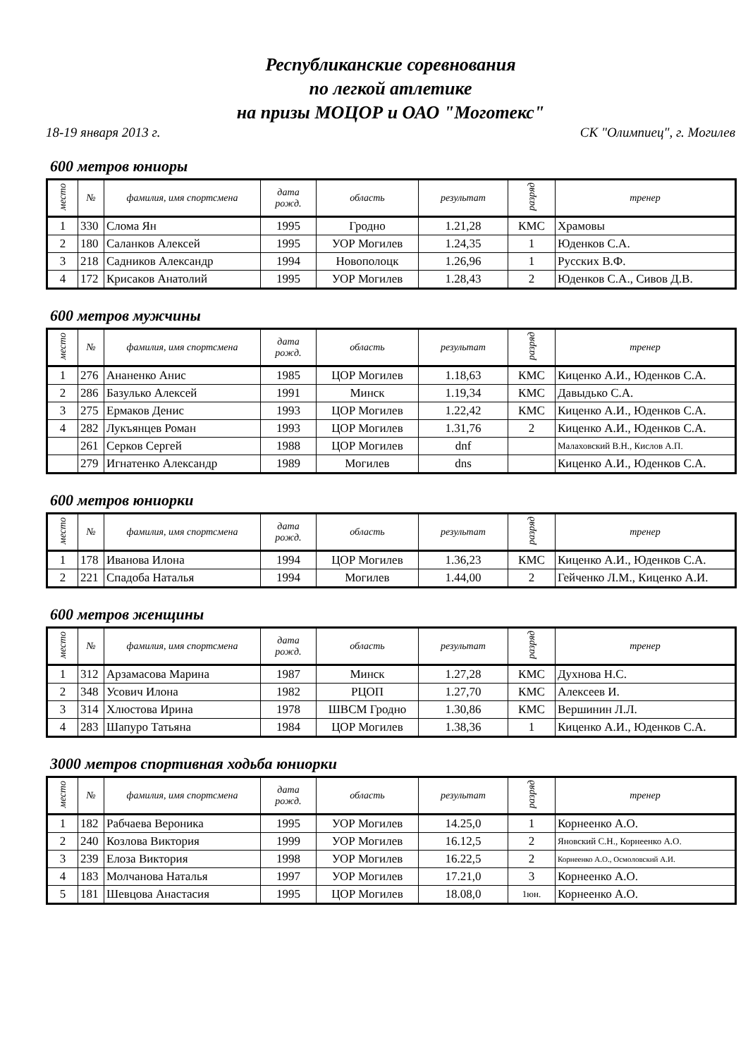Республиканские соревнования
по легкой атлетике
на призы МОЦОР и ОАО "Моготекс"
18-19 января 2013 г. СК "Олимпиец", г. Могилев
600 метров юниоры
| место | № | фамилия, имя спортсмена | дата рожд. | область | результат | разряд | тренер |
| --- | --- | --- | --- | --- | --- | --- | --- |
| 1 | 330 | Слома Ян | 1995 | Гродно | 1.21,28 | КМС | Храмовы |
| 2 | 180 | Саланков Алексей | 1995 | УОР Могилев | 1.24,35 | 1 | Юденков С.А. |
| 3 | 218 | Садников Александр | 1994 | Новополоцк | 1.26,96 | 1 | Русских В.Ф. |
| 4 | 172 | Крисаков Анатолий | 1995 | УОР Могилев | 1.28,43 | 2 | Юденков С.А., Сивов Д.В. |
600 метров мужчины
| место | № | фамилия, имя спортсмена | дата рожд. | область | результат | разряд | тренер |
| --- | --- | --- | --- | --- | --- | --- | --- |
| 1 | 276 | Ананенко Анис | 1985 | ЦОР Могилев | 1.18,63 | КМС | Киценко А.И., Юденков С.А. |
| 2 | 286 | Базулько Алексей | 1991 | Минск | 1.19,34 | КМС | Давыдько С.А. |
| 3 | 275 | Ермаков Денис | 1993 | ЦОР Могилев | 1.22,42 | КМС | Киценко А.И., Юденков С.А. |
| 4 | 282 | Лукъянцев Роман | 1993 | ЦОР Могилев | 1.31,76 | 2 | Киценко А.И., Юденков С.А. |
| | 261 | Серков Сергей | 1988 | ЦОР Могилев | dnf | | Малаховский В.Н., Кислов А.П. |
| | 279 | Игнатенко Александр | 1989 | Могилев | dns | | Киценко А.И., Юденков С.А. |
600 метров юниорки
| место | № | фамилия, имя спортсмена | дата рожд. | область | результат | разряд | тренер |
| --- | --- | --- | --- | --- | --- | --- | --- |
| 1 | 178 | Иванова Илона | 1994 | ЦОР Могилев | 1.36,23 | КМС | Киценко А.И., Юденков С.А. |
| 2 | 221 | Спадоба Наталья | 1994 | Могилев | 1.44,00 | 2 | Гейченко Л.М., Киценко А.И. |
600 метров женщины
| место | № | фамилия, имя спортсмена | дата рожд. | область | результат | разряд | тренер |
| --- | --- | --- | --- | --- | --- | --- | --- |
| 1 | 312 | Арзамасова Марина | 1987 | Минск | 1.27,28 | КМС | Духнова Н.С. |
| 2 | 348 | Усович Илона | 1982 | РЦОП | 1.27,70 | КМС | Алексеев И. |
| 3 | 314 | Хлюстова Ирина | 1978 | ШВСМ Гродно | 1.30,86 | КМС | Вершинин Л.Л. |
| 4 | 283 | Шапуро Татьяна | 1984 | ЦОР Могилев | 1.38,36 | 1 | Киценко А.И., Юденков С.А. |
3000 метров спортивная ходьба юниорки
| место | № | фамилия, имя спортсмена | дата рожд. | область | результат | разряд | тренер |
| --- | --- | --- | --- | --- | --- | --- | --- |
| 1 | 182 | Рабчаева Вероника | 1995 | УОР Могилев | 14.25,0 | 1 | Корнеенко А.О. |
| 2 | 240 | Козлова Виктория | 1999 | УОР Могилев | 16.12,5 | 2 | Яновский С.Н., Корнеенко А.О. |
| 3 | 239 | Елоза Виктория | 1998 | УОР Могилев | 16.22,5 | 2 | Корнеенко А.О., Осмоловский А.И. |
| 4 | 183 | Молчанова Наталья | 1997 | УОР Могилев | 17.21,0 | 3 | Корнеенко А.О. |
| 5 | 181 | Шевцова Анастасия | 1995 | ЦОР Могилев | 18.08,0 | 1юн. | Корнеенко А.О. |